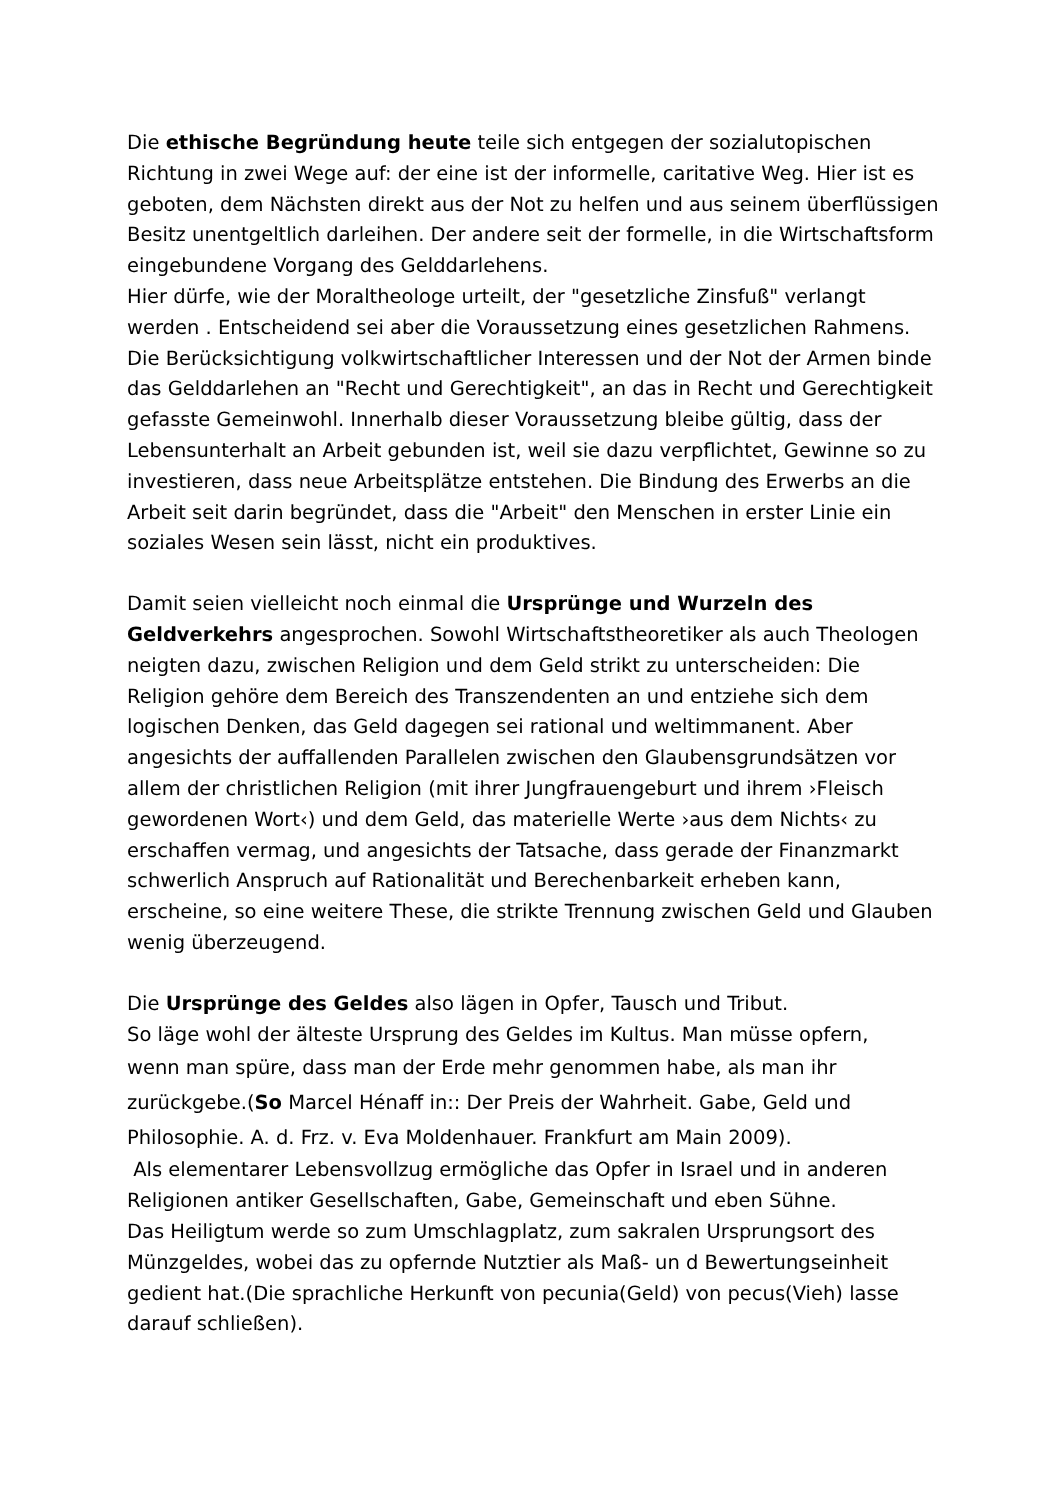Die ethische Begründung heute teile sich entgegen der sozialutopischen Richtung in zwei Wege auf: der eine ist der informelle, caritative Weg. Hier ist es geboten, dem Nächsten direkt aus der Not zu helfen und aus seinem überflüssigen Besitz unentgeltlich darleihen. Der andere seit der formelle, in die Wirtschaftsform eingebundene Vorgang des Gelddarlehens.
Hier dürfe, wie der Moraltheologe urteilt, der "gesetzliche Zinsfuß" verlangt werden . Entscheidend sei aber die Voraussetzung eines gesetzlichen Rahmens. Die Berücksichtigung volkwirtschaftlicher Interessen und der Not der Armen binde das Gelddarlehen an "Recht und Gerechtigkeit", an das in Recht und Gerechtigkeit gefasste Gemeinwohl. Innerhalb dieser Voraussetzung bleibe gültig, dass der Lebensunterhalt an Arbeit gebunden ist, weil sie dazu verpflichtet, Gewinne so zu investieren, dass neue Arbeitsplätze entstehen. Die Bindung des Erwerbs an die Arbeit seit darin begründet, dass die "Arbeit" den Menschen in erster Linie ein soziales Wesen sein lässt, nicht ein produktives.
Damit seien vielleicht noch einmal die Ursprünge und Wurzeln des Geldverkehrs angesprochen. Sowohl Wirtschaftstheoretiker als auch Theologen neigten dazu, zwischen Religion und dem Geld strikt zu unterscheiden: Die Religion gehöre dem Bereich des Transzendenten an und entziehe sich dem logischen Denken, das Geld dagegen sei rational und weltimmanent. Aber angesichts der auffallenden Parallelen zwischen den Glaubensgrundsätzen vor allem der christlichen Religion (mit ihrer Jungfrauengeburt und ihrem ›Fleisch gewordenen Wort‹) und dem Geld, das materielle Werte ›aus dem Nichts‹ zu erschaffen vermag, und angesichts der Tatsache, dass gerade der Finanzmarkt schwerlich Anspruch auf Rationalität und Berechenbarkeit erheben kann, erscheine, so eine weitere These, die strikte Trennung zwischen Geld und Glauben wenig überzeugend.
Die Ursprünge des Geldes also lägen in Opfer, Tausch und Tribut.
So läge wohl der älteste Ursprung des Geldes im Kultus. Man müsse opfern,
wenn man spüre, dass man der Erde mehr genommen habe, als man ihr zurückgebe.(So Marcel Hénaff in:: Der Preis der Wahrheit. Gabe, Geld und Philosophie. A. d. Frz. v. Eva Moldenhauer. Frankfurt am Main 2009).
Als elementarer Lebensvollzug ermögliche das Opfer in Israel und in anderen Religionen antiker Gesellschaften, Gabe, Gemeinschaft und eben Sühne.
Das Heiligtum werde so zum Umschlagplatz, zum sakralen Ursprungsort des Münzgeldes, wobei das zu opfernde Nutztier als Maß- un d Bewertungseinheit gedient hat.(Die sprachliche Herkunft von pecunia(Geld) von pecus(Vieh) lasse darauf schließen).